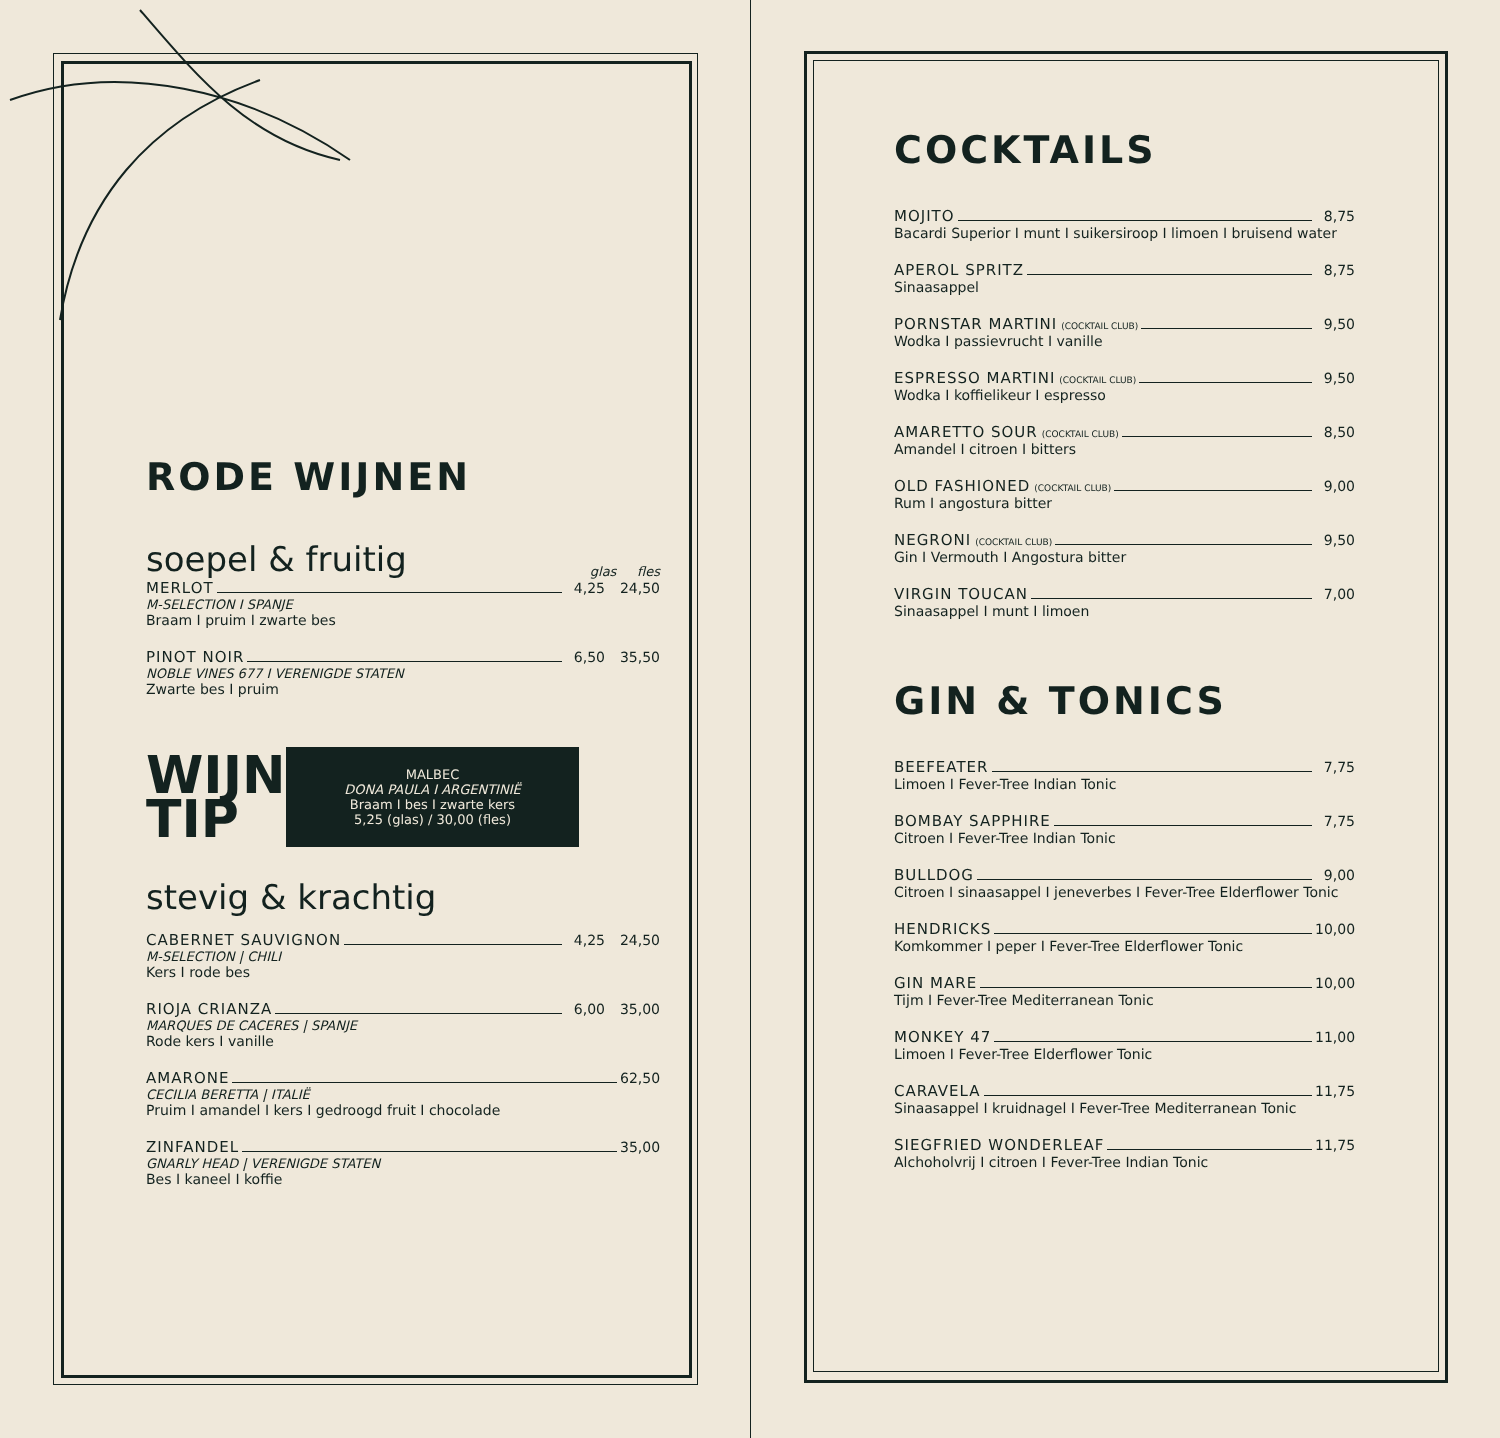RODE WIJNEN
soepel & fruitig
glas fles
MERLOT 4,25 24,50
M-SELECTION I SPANJE
Braam I pruim I zwarte bes
PINOT NOIR 6,50 35,50
NOBLE VINES 677 I VERENIGDE STATEN
Zwarte bes I pruim
WIJN
TIP
MALBEC
DONA PAULA I ARGENTINIË
Braam I bes I zwarte kers
5,25 (glas) / 30,00 (fles)
stevig & krachtig
CABERNET SAUVIGNON 4,25 24,50
M-SELECTION | CHILI
Kers I rode bes
RIOJA CRIANZA 6,00 35,00
MARQUES DE CACERES | SPANJE
Rode kers I vanille
AMARONE 62,50
CECILIA BERETTA | ITALIË
Pruim I amandel I kers I gedroogd fruit I chocolade
ZINFANDEL 35,00
GNARLY HEAD | VERENIGDE STATEN
Bes I kaneel I koffie
COCKTAILS
MOJITO 8,75
Bacardi Superior I munt I suikersiroop I limoen I bruisend water
APEROL SPRITZ 8,75
Sinaasappel
PORNSTAR MARTINI (COCKTAIL CLUB) 9,50
Wodka I passievrucht I vanille
ESPRESSO MARTINI (COCKTAIL CLUB) 9,50
Wodka I koffielikeur I espresso
AMARETTO SOUR (COCKTAIL CLUB) 8,50
Amandel I citroen I bitters
OLD FASHIONED (COCKTAIL CLUB) 9,00
Rum I angostura bitter
NEGRONI (COCKTAIL CLUB) 9,50
Gin I Vermouth I Angostura bitter
VIRGIN TOUCAN 7,00
Sinaasappel I munt I limoen
GIN & TONICS
BEEFEATER 7,75
Limoen I Fever-Tree Indian Tonic
BOMBAY SAPPHIRE 7,75
Citroen I Fever-Tree Indian Tonic
BULLDOG 9,00
Citroen I sinaasappel I jeneverbes I Fever-Tree Elderflower Tonic
HENDRICKS 10,00
Komkommer I peper I Fever-Tree Elderflower Tonic
GIN MARE 10,00
Tijm I Fever-Tree Mediterranean Tonic
MONKEY 47 11,00
Limoen I Fever-Tree Elderflower Tonic
CARAVELA 11,75
Sinaasappel I kruidnagel I Fever-Tree Mediterranean Tonic
SIEGFRIED WONDERLEAF 11,75
Alchoholvrij I citroen I Fever-Tree Indian Tonic